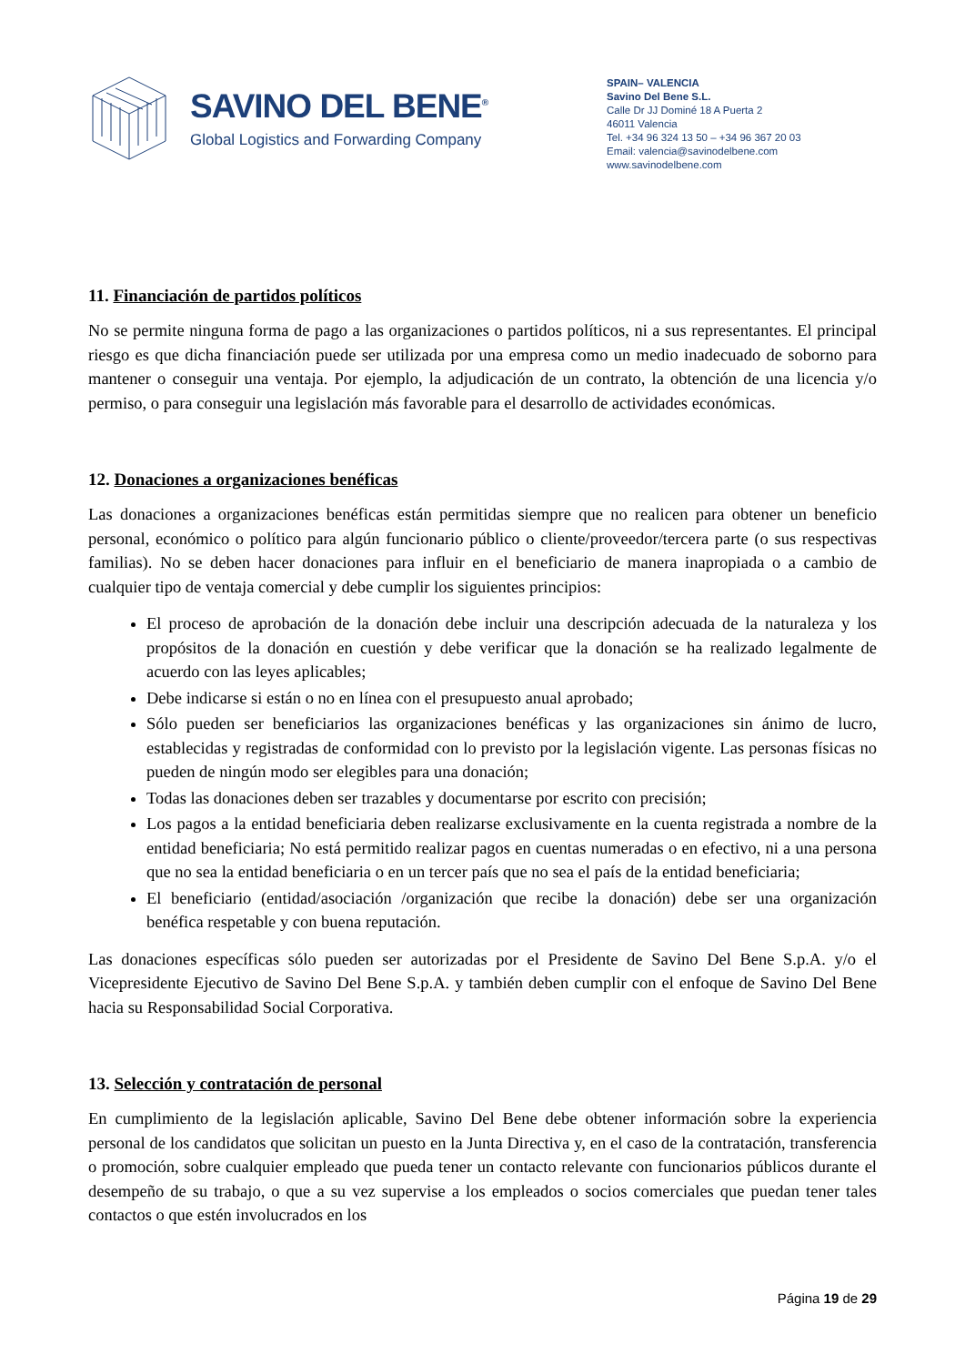SAVINO DEL BENE<sup>®</sup>
Global Logistics and Forwarding Company
SPAIN– VALENCIA
Savino Del Bene S.L.
Calle Dr JJ Dominé 18 A Puerta 2
46011 Valencia
Tel. +34 96 324 13 50 – +34 96 367 20 03
Email: valencia@savinodelbene.com
www.savinodelbene.com
11. Financiación de partidos políticos
No se permite ninguna forma de pago a las organizaciones o partidos políticos, ni a sus representantes. El principal riesgo es que dicha financiación puede ser utilizada por una empresa como un medio inadecuado de soborno para mantener o conseguir una ventaja. Por ejemplo, la adjudicación de un contrato, la obtención de una licencia y/o permiso, o para conseguir una legislación más favorable para el desarrollo de actividades económicas.
12. Donaciones a organizaciones benéficas
Las donaciones a organizaciones benéficas están permitidas siempre que no realicen para obtener un beneficio personal, económico o político para algún funcionario público o cliente/proveedor/tercera parte (o sus respectivas familias). No se deben hacer donaciones para influir en el beneficiario de manera inapropiada o a cambio de cualquier tipo de ventaja comercial y debe cumplir los siguientes principios:
El proceso de aprobación de la donación debe incluir una descripción adecuada de la naturaleza y los propósitos de la donación en cuestión y debe verificar que la donación se ha realizado legalmente de acuerdo con las leyes aplicables;
Debe indicarse si están o no en línea con el presupuesto anual aprobado;
Sólo pueden ser beneficiarios las organizaciones benéficas y las organizaciones sin ánimo de lucro, establecidas y registradas de conformidad con lo previsto por la legislación vigente. Las personas físicas no pueden de ningún modo ser elegibles para una donación;
Todas las donaciones deben ser trazables y documentarse por escrito con precisión;
Los pagos a la entidad beneficiaria deben realizarse exclusivamente en la cuenta registrada a nombre de la entidad beneficiaria; No está permitido realizar pagos en cuentas numeradas o en efectivo, ni a una persona que no sea la entidad beneficiaria o en un tercer país que no sea el país de la entidad beneficiaria;
El beneficiario (entidad/asociación /organización que recibe la donación) debe ser una organización benéfica respetable y con buena reputación.
Las donaciones específicas sólo pueden ser autorizadas por el Presidente de Savino Del Bene S.p.A. y/o el Vicepresidente Ejecutivo de Savino Del Bene S.p.A. y también deben cumplir con el enfoque de Savino Del Bene hacia su Responsabilidad Social Corporativa.
13. Selección y contratación de personal
En cumplimiento de la legislación aplicable, Savino Del Bene debe obtener información sobre la experiencia personal de los candidatos que solicitan un puesto en la Junta Directiva y, en el caso de la contratación, transferencia o promoción, sobre cualquier empleado que pueda tener un contacto relevante con funcionarios públicos durante el desempeño de su trabajo, o que a su vez supervise a los empleados o socios comerciales que puedan tener tales contactos o que estén involucrados en los
Página 19 de 29